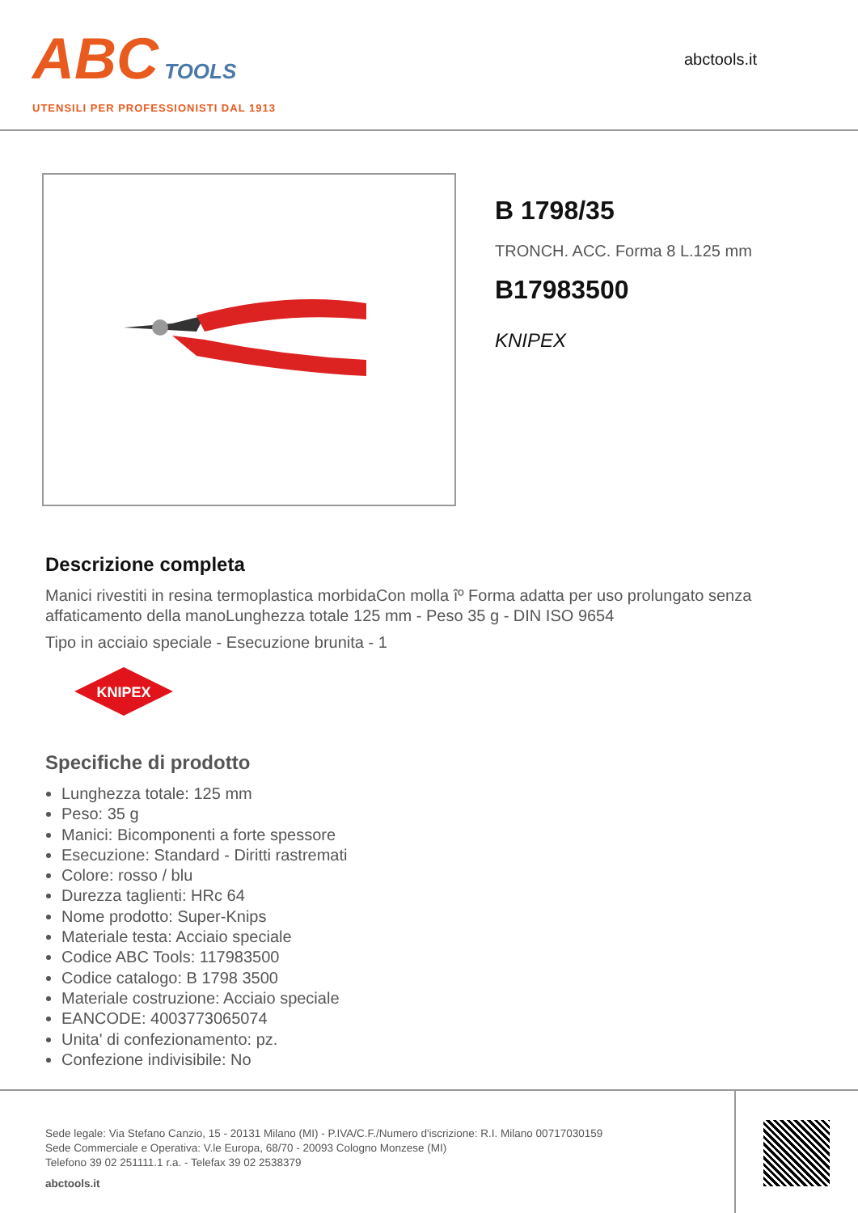ABC TOOLS
UTENSILI PER PROFESSIONISTI DAL 1913
abctools.it
B 1798/35
TRONCH. ACC. Forma 8 L.125 mm
B17983500
KNIPEX
Descrizione completa
Manici rivestiti in resina termoplastica morbidaCon molla îº Forma adatta per uso prolungato senza affaticamento della manoLunghezza totale 125 mm - Peso 35 g - DIN ISO 9654
Tipo in acciaio speciale - Esecuzione brunita - 1
KNIPEX
Specifiche di prodotto
Lunghezza totale: 125 mm
Peso: 35 g
Manici: Bicomponenti a forte spessore
Esecuzione: Standard - Diritti rastremati
Colore: rosso / blu
Durezza taglienti: HRc 64
Nome prodotto: Super-Knips
Materiale testa: Acciaio speciale
Codice ABC Tools: 117983500
Codice catalogo: B 1798 3500
Materiale costruzione: Acciaio speciale
EANCODE: 4003773065074
Unita' di confezionamento: pz.
Confezione indivisibile: No
Sede legale: Via Stefano Canzio, 15 - 20131 Milano (MI) - P.IVA/C.F./Numero d'iscrizione: R.I. Milano 00717030159
Sede Commerciale e Operativa: V.le Europa, 68/70 - 20093 Cologno Monzese (MI)
Telefono 39 02 251111.1 r.a. - Telefax 39 02 2538379
abctools.it